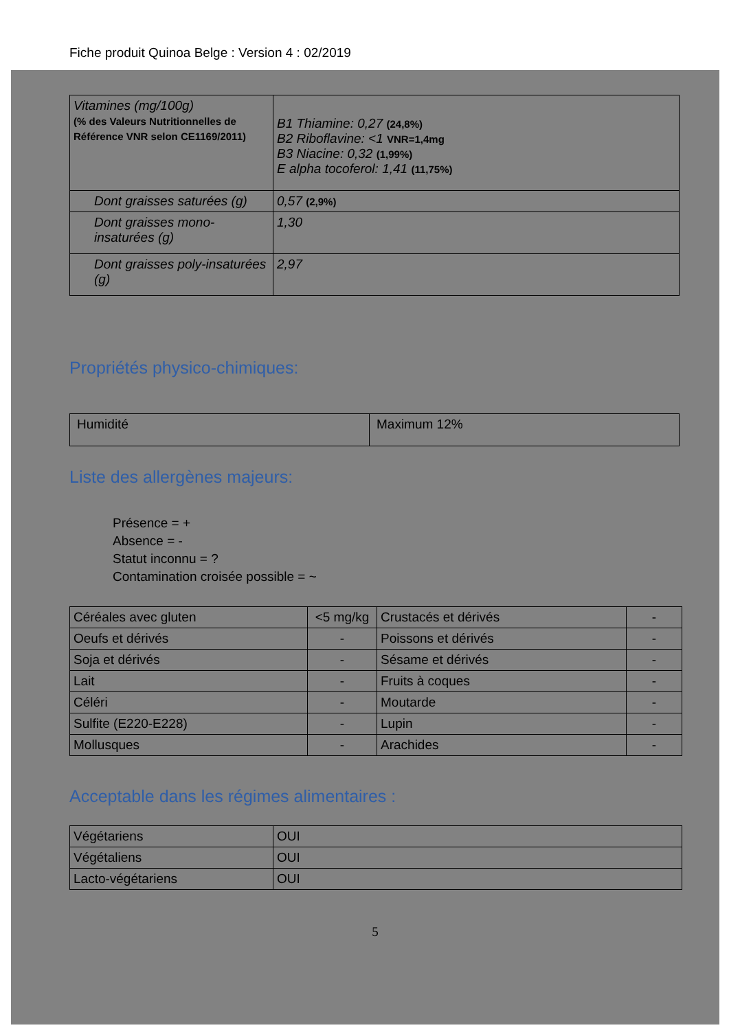Fiche produit Quinoa Belge : Version 4 : 02/2019
| Vitamines (mg/100g) (% des Valeurs Nutritionnelles de Référence VNR selon CE1169/2011) | B1 Thiamine: 0,27 (24,8%) B2 Riboflavine: <1 VNR=1,4mg B3 Niacine: 0,32 (1,99%) E alpha tocoferol: 1,41 (11,75%) |
| Dont graisses saturées (g) | 0,57 (2,9%) |
| Dont graisses mono-insaturées (g) | 1,30 |
| Dont graisses poly-insaturées (g) | 2,97 |
Propriétés physico-chimiques:
| Humidité | Maximum 12% |
Liste des allergènes majeurs:
Présence = +
Absence = -
Statut inconnu = ?
Contamination croisée possible = ~
| Céréales avec gluten | <5 mg/kg | Crustacés et dérivés | - |
| Oeufs et dérivés | - | Poissons et dérivés | - |
| Soja et dérivés | - | Sésame et dérivés | - |
| Lait | - | Fruits à coques | - |
| Céléri | - | Moutarde | - |
| Sulfite (E220-E228) | - | Lupin | - |
| Mollusques | - | Arachides | - |
Acceptable dans les régimes alimentaires :
| Végétariens | OUI |
| Végétaliens | OUI |
| Lacto-végétariens | OUI |
5